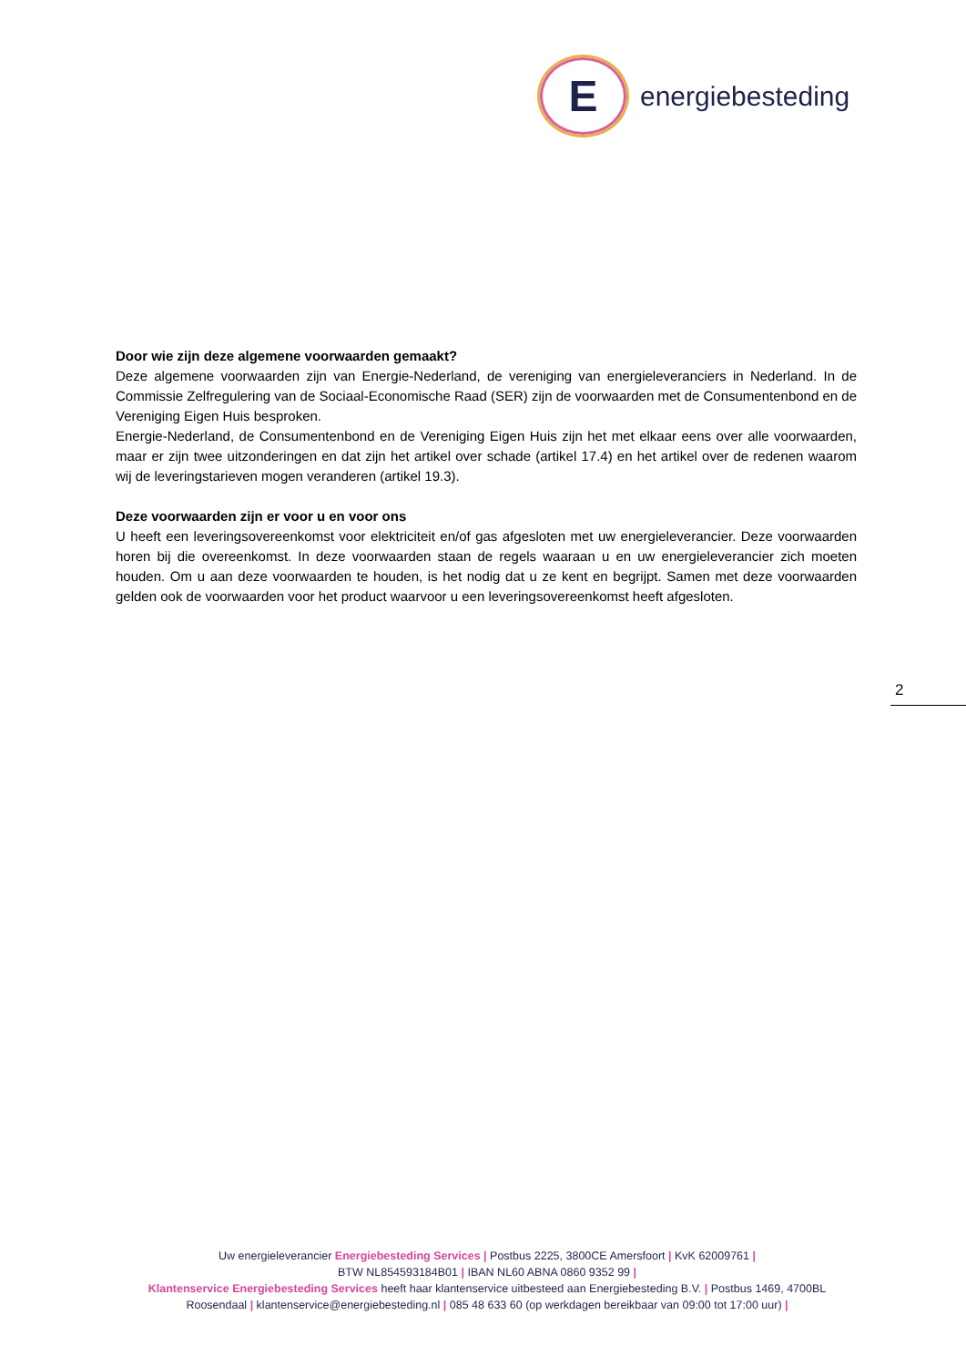E
energiebesteding
Door wie zijn deze algemene voorwaarden gemaakt?
Deze algemene voorwaarden zijn van Energie-Nederland, de vereniging van energieleveranciers in Nederland. In de Commissie Zelfregulering van de Sociaal-Economische Raad (SER) zijn de voorwaarden met de Consumentenbond en de Vereniging Eigen Huis besproken.
Energie-Nederland, de Consumentenbond en de Vereniging Eigen Huis zijn het met elkaar eens over alle voorwaarden, maar er zijn twee uitzonderingen en dat zijn het artikel over schade (artikel 17.4) en het artikel over de redenen waarom wij de leveringstarieven mogen veranderen (artikel 19.3).
Deze voorwaarden zijn er voor u en voor ons
U heeft een leveringsovereenkomst voor elektriciteit en/of gas afgesloten met uw energieleverancier. Deze voorwaarden horen bij die overeenkomst. In deze voorwaarden staan de regels waaraan u en uw energieleverancier zich moeten houden. Om u aan deze voorwaarden te houden, is het nodig dat u ze kent en begrijpt. Samen met deze voorwaarden gelden ook de voorwaarden voor het product waarvoor u een leveringsovereenkomst heeft afgesloten.
2
Uw energieleverancier Energiebesteding Services | Postbus 2225, 3800CE Amersfoort | KvK 62009761 |
BTW NL854593184B01 | IBAN NL60 ABNA 0860 9352 99 |
Klantenservice Energiebesteding Services heeft haar klantenservice uitbesteed aan Energiebesteding B.V. | Postbus 1469, 4700BL Roosendaal | klantenservice@energiebesteding.nl | 085 48 633 60 (op werkdagen bereikbaar van 09:00 tot 17:00 uur) |